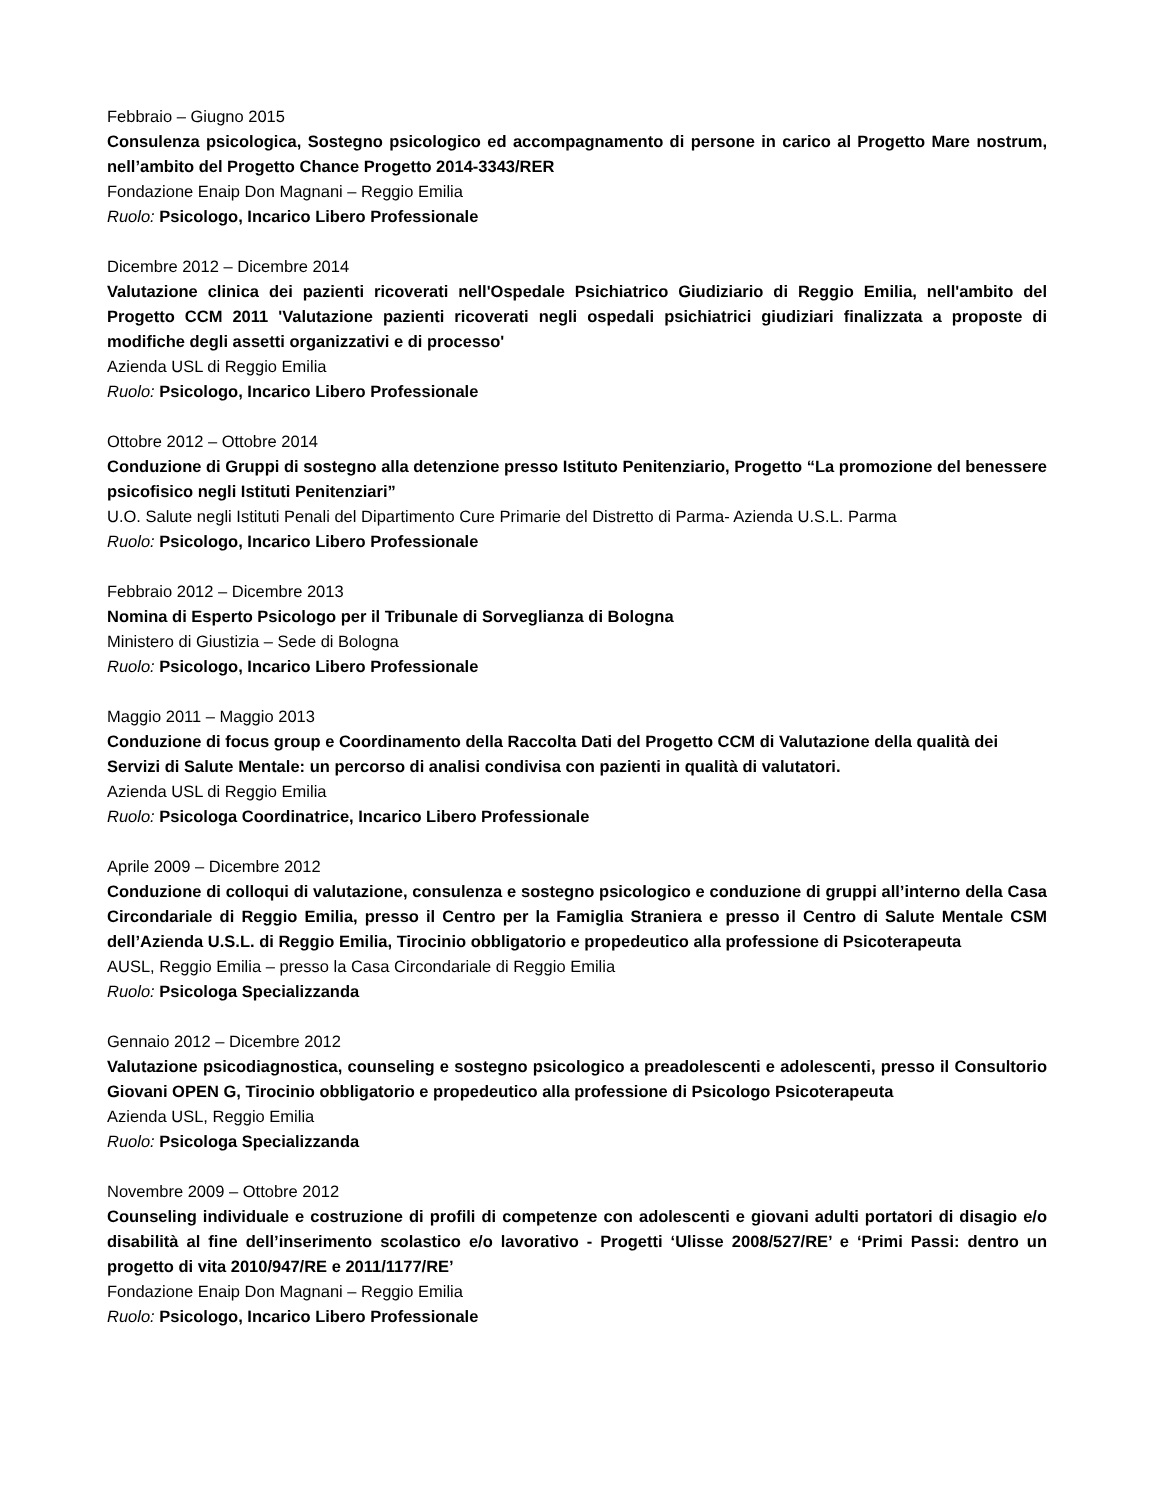Febbraio – Giugno 2015
Consulenza psicologica, Sostegno psicologico ed accompagnamento di persone in carico al Progetto Mare nostrum, nell’ambito del Progetto Chance Progetto 2014-3343/RER
Fondazione Enaip Don Magnani – Reggio Emilia
Ruolo: Psicologo, Incarico Libero Professionale
Dicembre 2012 – Dicembre 2014
Valutazione clinica dei pazienti ricoverati nell'Ospedale Psichiatrico Giudiziario di Reggio Emilia, nell'ambito del Progetto CCM 2011 'Valutazione pazienti ricoverati negli ospedali psichiatrici giudiziari finalizzata a proposte di modifiche degli assetti organizzativi e di processo'
Azienda USL di Reggio Emilia
Ruolo: Psicologo, Incarico Libero Professionale
Ottobre 2012 – Ottobre 2014
Conduzione di Gruppi di sostegno alla detenzione presso Istituto Penitenziario, Progetto “La promozione del benessere psicofisico negli Istituti Penitenziari”
U.O. Salute negli Istituti Penali del Dipartimento Cure Primarie del Distretto di Parma- Azienda U.S.L. Parma
Ruolo: Psicologo, Incarico Libero Professionale
Febbraio 2012 – Dicembre 2013
Nomina di Esperto Psicologo per il Tribunale di Sorveglianza di Bologna
Ministero di Giustizia – Sede di Bologna
Ruolo: Psicologo, Incarico Libero Professionale
Maggio 2011 – Maggio 2013
Conduzione di focus group e Coordinamento della Raccolta Dati del Progetto CCM di Valutazione della qualità dei Servizi di Salute Mentale: un percorso di analisi condivisa con pazienti in qualità di valutatori.
Azienda USL di Reggio Emilia
Ruolo: Psicologa Coordinatrice, Incarico Libero Professionale
Aprile 2009 – Dicembre 2012
Conduzione di colloqui di valutazione, consulenza e sostegno psicologico e conduzione di gruppi all’interno della Casa Circondariale di Reggio Emilia, presso il Centro per la Famiglia Straniera e presso il Centro di Salute Mentale CSM dell’Azienda U.S.L. di Reggio Emilia, Tirocinio obbligatorio e propedeutico alla professione di Psicoterapeuta
AUSL, Reggio Emilia – presso la Casa Circondariale di Reggio Emilia
Ruolo: Psicologa Specializzanda
Gennaio 2012 – Dicembre 2012
Valutazione psicodiagnostica, counseling e sostegno psicologico a preadolescenti e adolescenti, presso il Consultorio Giovani OPEN G, Tirocinio obbligatorio e propedeutico alla professione di Psicologo Psicoterapeuta
Azienda USL, Reggio Emilia
Ruolo: Psicologa Specializzanda
Novembre 2009 – Ottobre 2012
Counseling individuale e costruzione di profili di competenze con adolescenti e giovani adulti portatori di disagio e/o disabilità al fine dell’inserimento scolastico e/o lavorativo - Progetti ‘Ulisse 2008/527/RE’ e ‘Primi Passi: dentro un progetto di vita 2010/947/RE e 2011/1177/RE’
Fondazione Enaip Don Magnani – Reggio Emilia
Ruolo: Psicologo, Incarico Libero Professionale